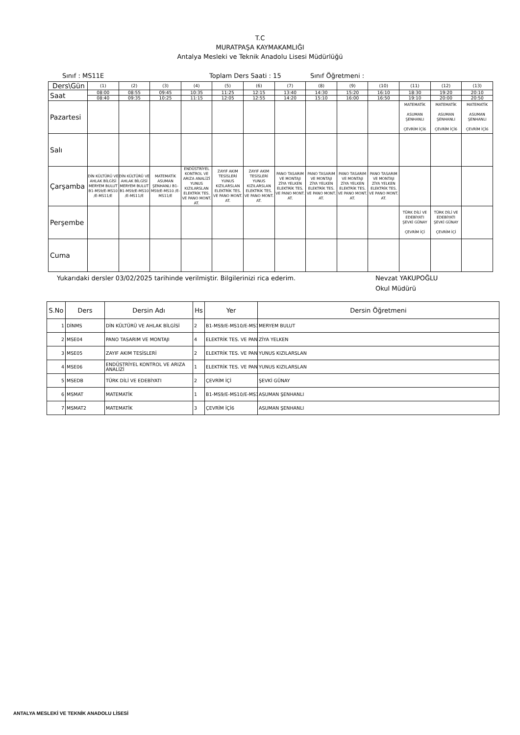T.C
MURATPAŞA KAYMAKAMLIĞI
Antalya Mesleki ve Teknik Anadolu Lisesi Müdürlüğü
Sınıf : MS11E Toplam Ders Saati : 15 Sınıf Öğretmeni :
| Ders\Gün | (1) | (2) | (3) | (4) | (5) | (6) | (7) | (8) | (9) | (10) | (11) | (12) | (13) |
| Saat | 08:00 | 08:55 | 09:45 | 10:35 | 11:25 | 12:15 | 13:40 | 14:30 | 15:20 | 16:10 | 18:30 | 19:20 | 20:10 |
| | 08:40 | 09:35 | 10:25 | 11:15 | 12:05 | 12:55 | 14:20 | 15:10 | 16:00 | 16:50 | 19:10 | 20:00 | 20:50 |
| Pazartesi | | | | | | | | | | | MATEMATİK ASUMAN ŞENHANLI ÇEVRİM İÇİ6 | MATEMATİK ASUMAN ŞENHANLI ÇEVRİM İÇİ6 | MATEMATİK ASUMAN ŞENHANLI ÇEVRİM İÇİ6 |
| Salı | | | | | | | | | | | | | |
| Çarşamba | DİN KÜLTÜRÜ VE AHLAK BİLGİSİ MERYEM BULUT B1-MS9/E-MS10 /E-MS11/E | DİN KÜLTÜRÜ VE AHLAK BİLGİSİ MERYEM BULUT B1-MS9/E-MS10 /E-MS11/E | MATEMATİK ASUMAN ŞENHANLI B1-MS9/E-MS10 /E-MS11/E | ENDÜSTRİYEL KONTROL VE ARIZA ANALİZİ YUNUS KIZILARSLAN ELEKTRİK TES. VE PANO MONT. AT. | ZAYIF AKIM TESİSLERİ YUNUS KIZILARSLAN ELEKTRİK TES. VE PANO MONT. AT. | ZAYIF AKIM TESİSLERİ YUNUS KIZILARSLAN ELEKTRİK TES. VE PANO MONT. AT. | PANO TASARIM VE MONTAJI ZİYA YELKEN ELEKTRİK TES. VE PANO MONT. AT. | PANO TASARIM VE MONTAJI ZİYA YELKEN ELEKTRİK TES. VE PANO MONT. AT. | PANO TASARIM VE MONTAJI ZİYA YELKEN ELEKTRİK TES. VE PANO MONT. AT. | PANO TASARIM VE MONTAJI ZİYA YELKEN ELEKTRİK TES. VE PANO MONT. AT. | | | |
| Perşembe | | | | | | | | | | | TÜRK DİLİ VE EDEBİYATI ŞEVKİ GÜNAY ÇEVRİM İÇİ | TÜRK DİLİ VE EDEBİYATI ŞEVKİ GÜNAY ÇEVRİM İÇİ | |
| Cuma | | | | | | | | | | | | | |
Yukarıdaki dersler 03/02/2025 tarihinde verilmiştir. Bilgilerinizi rica ederim. Nevzat YAKUPOĞLU
Okul Müdürü
| S.No | Ders | Dersin Adı | Hs | Yer | Dersin Öğretmeni |
| --- | --- | --- | --- | --- | --- |
| 1 | DİNMS | DİN KÜLTÜRÜ VE AHLAK BİLGİSİ | 2 | B1-MS9/E-MS10/E-MS1 | MERYEM BULUT |
| 2 | MSE04 | PANO TASARIM VE MONTAJI | 4 | ELEKTRİK TES. VE PAN | ZİYA YELKEN |
| 3 | MSE05 | ZAYIF AKIM TESİSLERİ | 2 | ELEKTRİK TES. VE PAN | YUNUS KIZILARSLAN |
| 4 | MSE06 | ENDÜSTRİYEL KONTROL VE ARIZA ANALİZİ | 1 | ELEKTRİK TES. VE PAN | YUNUS KIZILARSLAN |
| 5 | MSEDB | TÜRK DİLİ VE EDEBİYATI | 2 | ÇEVRİM İÇİ | ŞEVKİ GÜNAY |
| 6 | MSMAT | MATEMATİK | 1 | B1-MS9/E-MS10/E-MS1 | ASUMAN ŞENHANLI |
| 7 | MSMAT2 | MATEMATİK | 3 | ÇEVRİM İÇİ6 | ASUMAN ŞENHANLI |
ANTALYA MESLEKİ VE TEKNİK ANADOLU LİSESİ